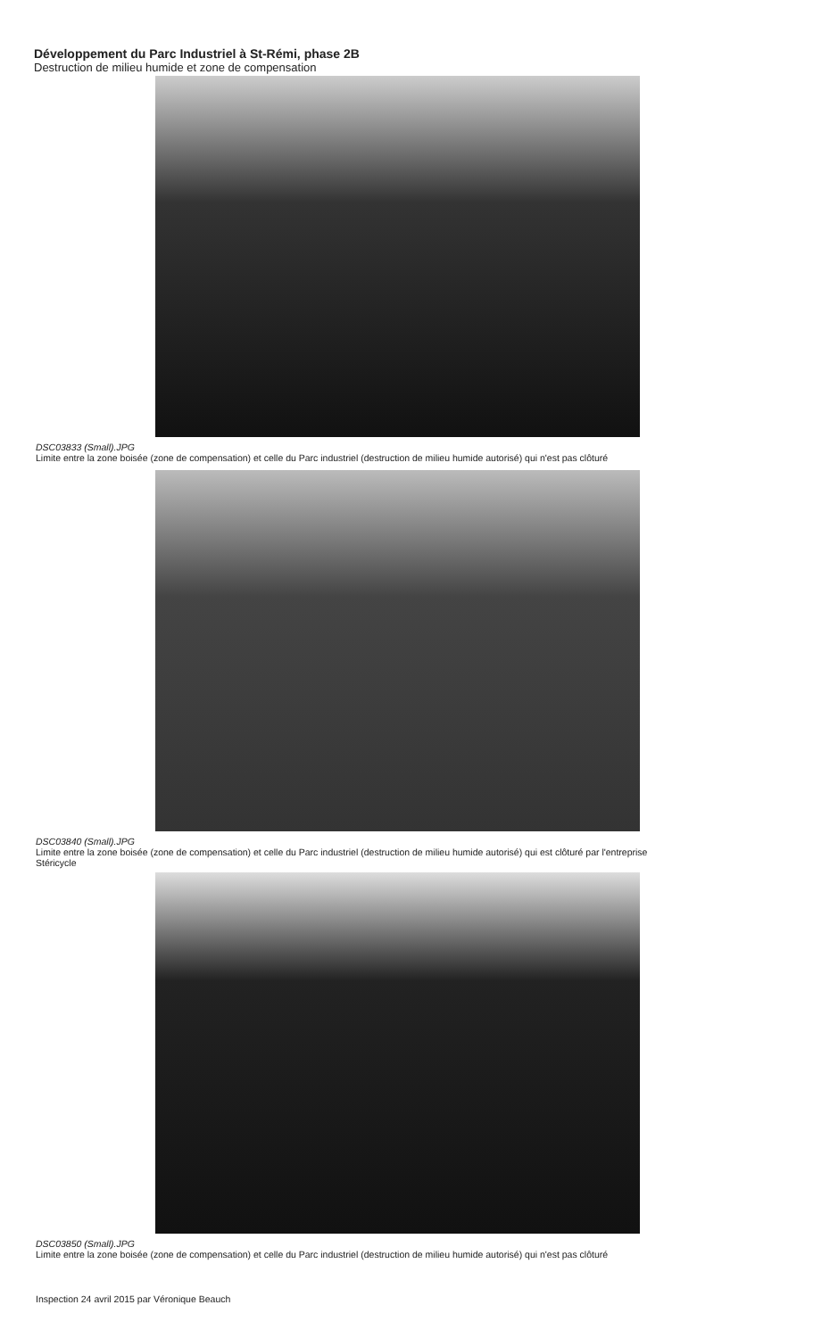Développement du Parc Industriel à St-Rémi, phase 2B
Destruction de milieu humide et zone de compensation
DSC03833 (Small).JPG
Limite entre la zone boisée (zone de compensation) et celle du Parc industriel (destruction de milieu humide autorisé) qui n'est pas clôturé
DSC03840 (Small).JPG
Limite entre la zone boisée (zone de compensation) et celle du Parc industriel (destruction de milieu humide autorisé) qui est clôturé par l'entreprise
Stéricycle
DSC03850 (Small).JPG
Limite entre la zone boisée (zone de compensation) et celle du Parc industriel (destruction de milieu humide autorisé) qui n'est pas clôturé
Inspection 24 avril 2015 par Véronique Beauch